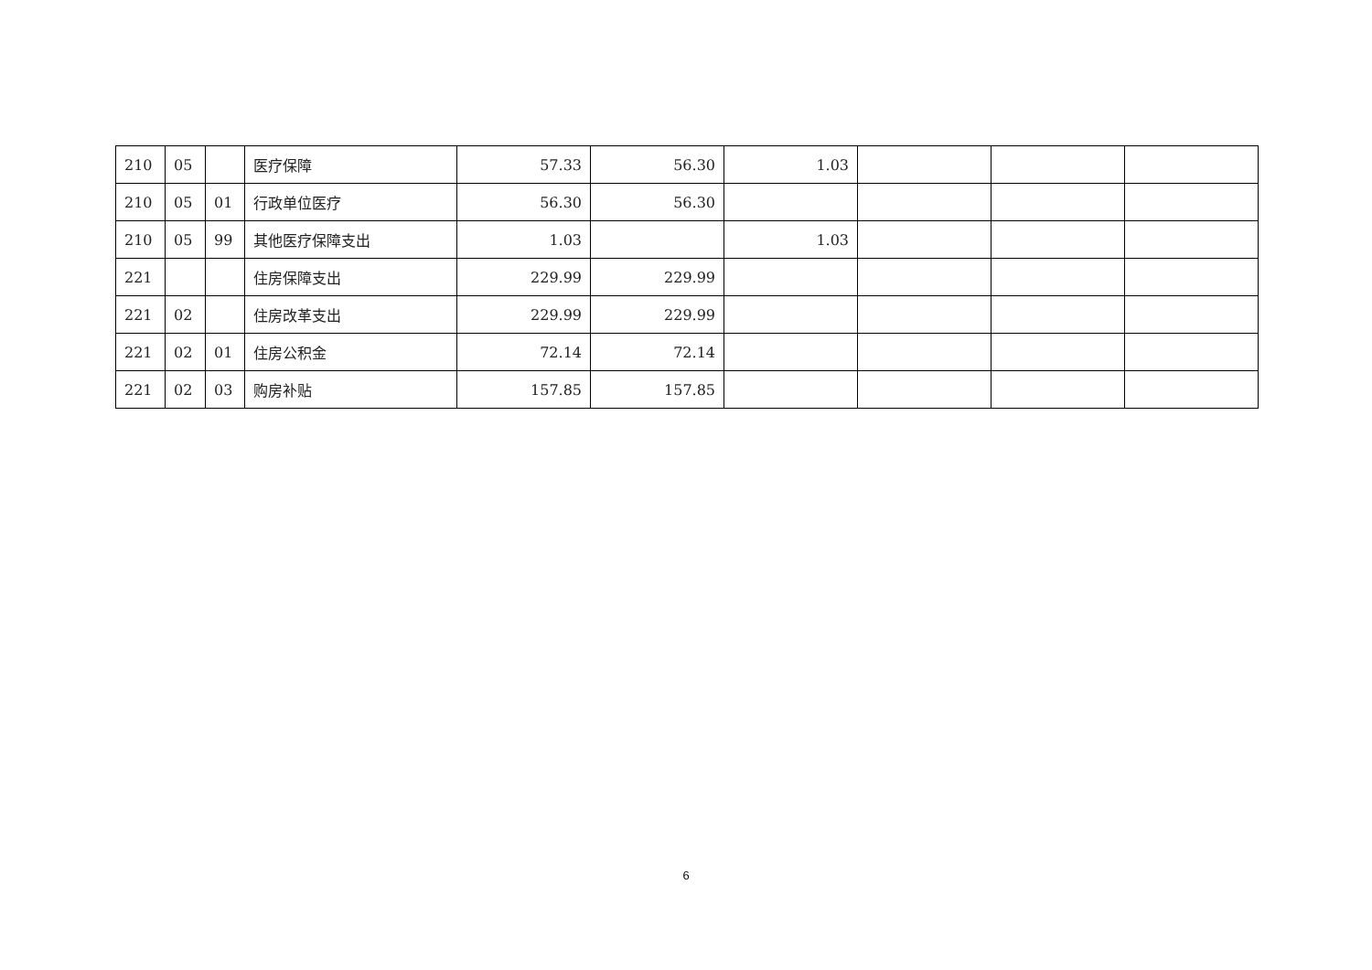| 210 | 05 | | 医疗保障 | 57.33 | 56.30 | 1.03 | | | |
| 210 | 05 | 01 | 行政单位医疗 | 56.30 | 56.30 | | | | |
| 210 | 05 | 99 | 其他医疗保障支出 | 1.03 | | 1.03 | | | |
| 221 | | | 住房保障支出 | 229.99 | 229.99 | | | | |
| 221 | 02 | | 住房改革支出 | 229.99 | 229.99 | | | | |
| 221 | 02 | 01 | 住房公积金 | 72.14 | 72.14 | | | | |
| 221 | 02 | 03 | 购房补贴 | 157.85 | 157.85 | | | | |
6